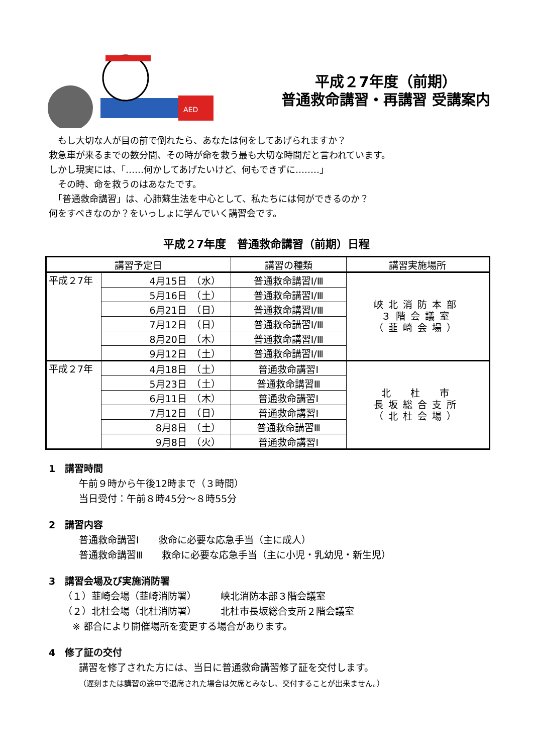AED
平成２7年度（前期）
普通救命講習・再講習 受講案内
　もし大切な人が目の前で倒れたら、あなたは何をしてあげられますか？
救急車が来るまでの数分間、その時が命を救う最も大切な時間だと言われています。
しかし現実には、「‥‥‥何かしてあげたいけど、何もできずに‥‥‥‥」
　その時、命を救うのはあなたです。
　「普通救命講習」は、心肺蘇生法を中心として、私たちには何ができるのか？
何をすべきなのか？をいっしょに学んでいく講習会です。
平成２7年度　普通救命講習（前期）日程
| 講習予定日 | | 講習の種類 | 講習実施場所 |
| --- | --- | --- | --- |
| 平成２7年 | 4月15日 （水） | 普通救命講習Ⅰ/Ⅲ | 峡北消防本部 ３階会議室 （韮崎会場） |
| | 5月16日 （土） | 普通救命講習Ⅰ/Ⅲ | |
| | 6月21日 （日） | 普通救命講習Ⅰ/Ⅲ | |
| | 7月12日 （日） | 普通救命講習Ⅰ/Ⅲ | |
| | 8月20日 （木） | 普通救命講習Ⅰ/Ⅲ | |
| | 9月12日 （土） | 普通救命講習Ⅰ/Ⅲ | |
| 平成２7年 | 4月18日 （土） | 普通救命講習Ⅰ | 北 杜 市 長坂総合支所 （北杜会場） |
| | 5月23日 （土） | 普通救命講習Ⅲ | |
| | 6月11日 （木） | 普通救命講習Ⅰ | |
| | 7月12日 （日） | 普通救命講習Ⅰ | |
| | 8月8日 （土） | 普通救命講習Ⅲ | |
| | 9月8日 （火） | 普通救命講習Ⅰ | |
1　講習時間
午前９時から午後12時まで（３時間）
当日受付：午前８時45分～８時55分
2　講習内容
普通救命講習Ⅰ　　救命に必要な応急手当（主に成人）
普通救命講習Ⅲ　　救命に必要な応急手当（主に小児・乳幼児・新生児）
3　講習会場及び実施消防署
（１）韮崎会場（韮崎消防署）　　　峡北消防本部３階会議室
（２）北杜会場（北杜消防署）　　　北杜市長坂総合支所２階会議室
　※ 都合により開催場所を変更する場合があります。
4　修了証の交付
講習を修了された方には、当日に普通救命講習修了証を交付します。
（遅刻または講習の途中で退席された場合は欠席とみなし、交付することが出来ません。）